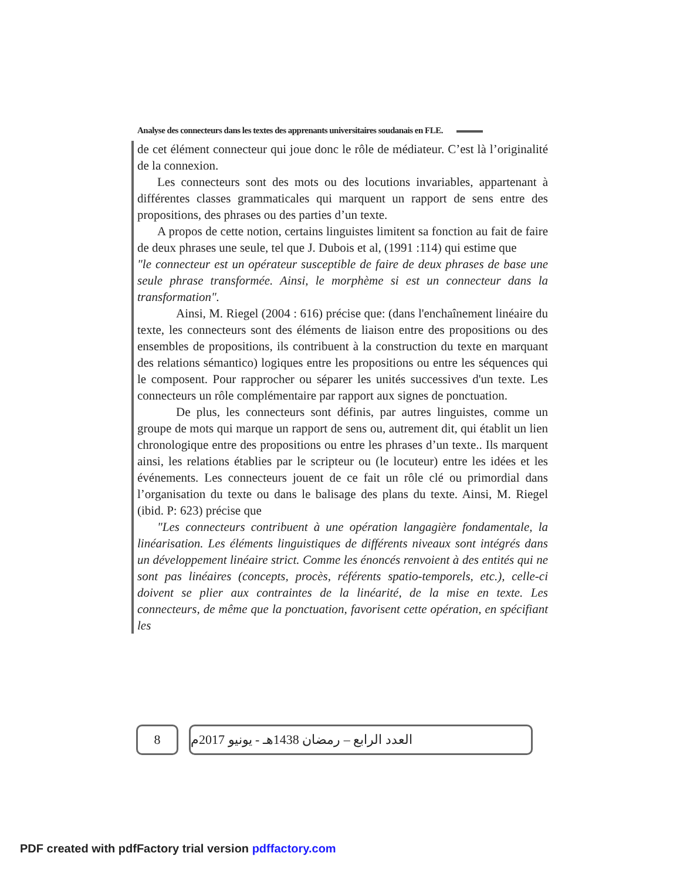Analyse des connecteurs dans les textes des apprenants universitaires soudanais en FLE.
de cet élément connecteur qui joue donc le rôle de médiateur. C’est là l’originalité de la connexion.
Les connecteurs sont des mots ou des locutions invariables, appartenant à différentes classes grammaticales qui marquent un rapport de sens entre des propositions, des phrases ou des parties d’un texte.
A propos de cette notion, certains linguistes limitent sa fonction au fait de faire de deux phrases une seule, tel que J. Dubois et al, (1991 :114) qui estime que
"le connecteur est un opérateur susceptible de faire de deux phrases de base une seule phrase transformée. Ainsi, le morphème si est un connecteur dans la transformation".
Ainsi, M. Riegel (2004 : 616) précise que: (dans l'enchaînement linéaire du texte, les connecteurs sont des éléments de liaison entre des propositions ou des ensembles de propositions, ils contribuent à la construction du texte en marquant des relations sémantico) logiques entre les propositions ou entre les séquences qui le composent. Pour rapprocher ou séparer les unités successives d'un texte. Les connecteurs un rôle complémentaire par rapport aux signes de ponctuation.
De plus, les connecteurs sont définis, par autres linguistes, comme un groupe de mots qui marque un rapport de sens ou, autrement dit, qui établit un lien chronologique entre des propositions ou entre les phrases d’un texte.. Ils marquent ainsi, les relations établies par le scripteur ou (le locuteur) entre les idées et les événements. Les connecteurs jouent de ce fait un rôle clé ou primordial dans l’organisation du texte ou dans le balisage des plans du texte. Ainsi, M. Riegel (ibid. P: 623) précise que
"Les connecteurs contribuent à une opération langagière fondamentale, la linéarisation. Les éléments linguistiques de différents niveaux sont intégrés dans un développement linéaire strict. Comme les énoncés renvoient à des entités qui ne sont pas linéaires (concepts, procès, référents spatio-temporels, etc.), celle-ci doivent se plier aux contraintes de la linéarité, de la mise en texte. Les connecteurs, de même que la ponctuation, favorisent cette opération, en spécifiant les
8 العدد الرابع – رمضان 1438هـ - يونيو 2017م
PDF created with pdfFactory trial version pdffactory.com